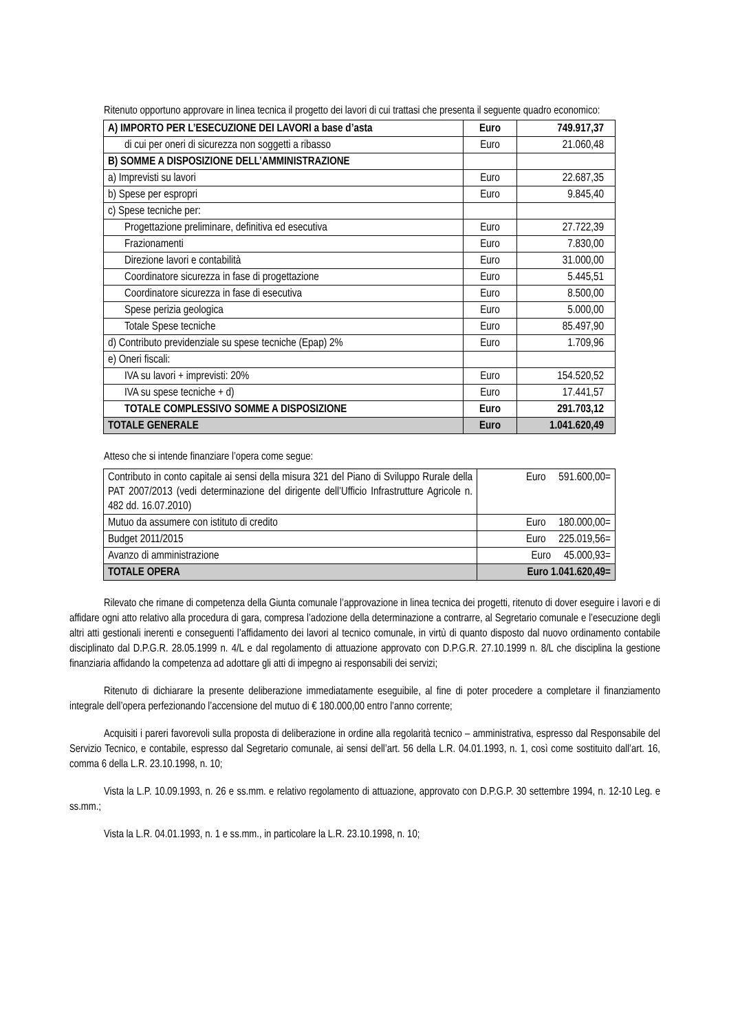Ritenuto opportuno approvare in linea tecnica il progetto dei lavori di cui trattasi che presenta il seguente quadro economico:
| A) IMPORTO PER L’ESECUZIONE DEI LAVORI a base d’asta | Euro | 749.917,37 |
| di cui per oneri di sicurezza non soggetti a ribasso | Euro | 21.060,48 |
| B) SOMME A DISPOSIZIONE DELL’AMMINISTRAZIONE | | |
| a) Imprevisti su lavori | Euro | 22.687,35 |
| b) Spese per espropri | Euro | 9.845,40 |
| c) Spese tecniche per: | | |
| Progettazione preliminare, definitiva ed esecutiva | Euro | 27.722,39 |
| Frazionamenti | Euro | 7.830,00 |
| Direzione lavori e contabilità | Euro | 31.000,00 |
| Coordinatore sicurezza in fase di progettazione | Euro | 5.445,51 |
| Coordinatore sicurezza in fase di esecutiva | Euro | 8.500,00 |
| Spese perizia geologica | Euro | 5.000,00 |
| Totale Spese tecniche | Euro | 85.497,90 |
| d) Contributo previdenziale su spese tecniche (Epap) 2% | Euro | 1.709,96 |
| e) Oneri fiscali: | | |
| IVA su lavori + imprevisti: 20% | Euro | 154.520,52 |
| IVA su spese tecniche + d) | Euro | 17.441,57 |
| TOTALE COMPLESSIVO SOMME A DISPOSIZIONE | Euro | 291.703,12 |
| TOTALE GENERALE | Euro | 1.041.620,49 |
Atteso che si intende finanziare l’opera come segue:
| Contributo in conto capitale ai sensi della misura 321 del Piano di Sviluppo Rurale della PAT 2007/2013 (vedi determinazione del dirigente dell’Ufficio Infrastrutture Agricole n. 482 dd. 16.07.2010) | Euro 591.600,00= |
| Mutuo da assumere con istituto di credito | Euro 180.000,00= |
| Budget 2011/2015 | Euro 225.019,56= |
| Avanzo di amministrazione | Euro 45.000,93= |
| TOTALE OPERA | Euro 1.041.620,49= |
Rilevato che rimane di competenza della Giunta comunale l’approvazione in linea tecnica dei progetti, ritenuto di dover eseguire i lavori e di affidare ogni atto relativo alla procedura di gara, compresa l’adozione della determinazione a contrarre, al Segretario comunale e l’esecuzione degli altri atti gestionali inerenti e conseguenti l’affidamento dei lavori al tecnico comunale, in virtù di quanto disposto dal nuovo ordinamento contabile disciplinato dal D.P.G.R. 28.05.1999 n. 4/L e dal regolamento di attuazione approvato con D.P.G.R. 27.10.1999 n. 8/L che disciplina la gestione finanziaria affidando la competenza ad adottare gli atti di impegno ai responsabili dei servizi;
Ritenuto di dichiarare la presente deliberazione immediatamente eseguibile, al fine di poter procedere a completare il finanziamento integrale dell’opera perfezionando l’accensione del mutuo di € 180.000,00 entro l’anno corrente;
Acquisiti i pareri favorevoli sulla proposta di deliberazione in ordine alla regolarità tecnico – amministrativa, espresso dal Responsabile del Servizio Tecnico, e contabile, espresso dal Segretario comunale, ai sensi dell’art. 56 della L.R. 04.01.1993, n. 1, così come sostituito dall’art. 16, comma 6 della L.R. 23.10.1998, n. 10;
Vista la L.P. 10.09.1993, n. 26 e ss.mm. e relativo regolamento di attuazione, approvato con D.P.G.P. 30 settembre 1994, n. 12-10 Leg. e ss.mm.;
Vista la L.R. 04.01.1993, n. 1 e ss.mm., in particolare la L.R. 23.10.1998, n. 10;